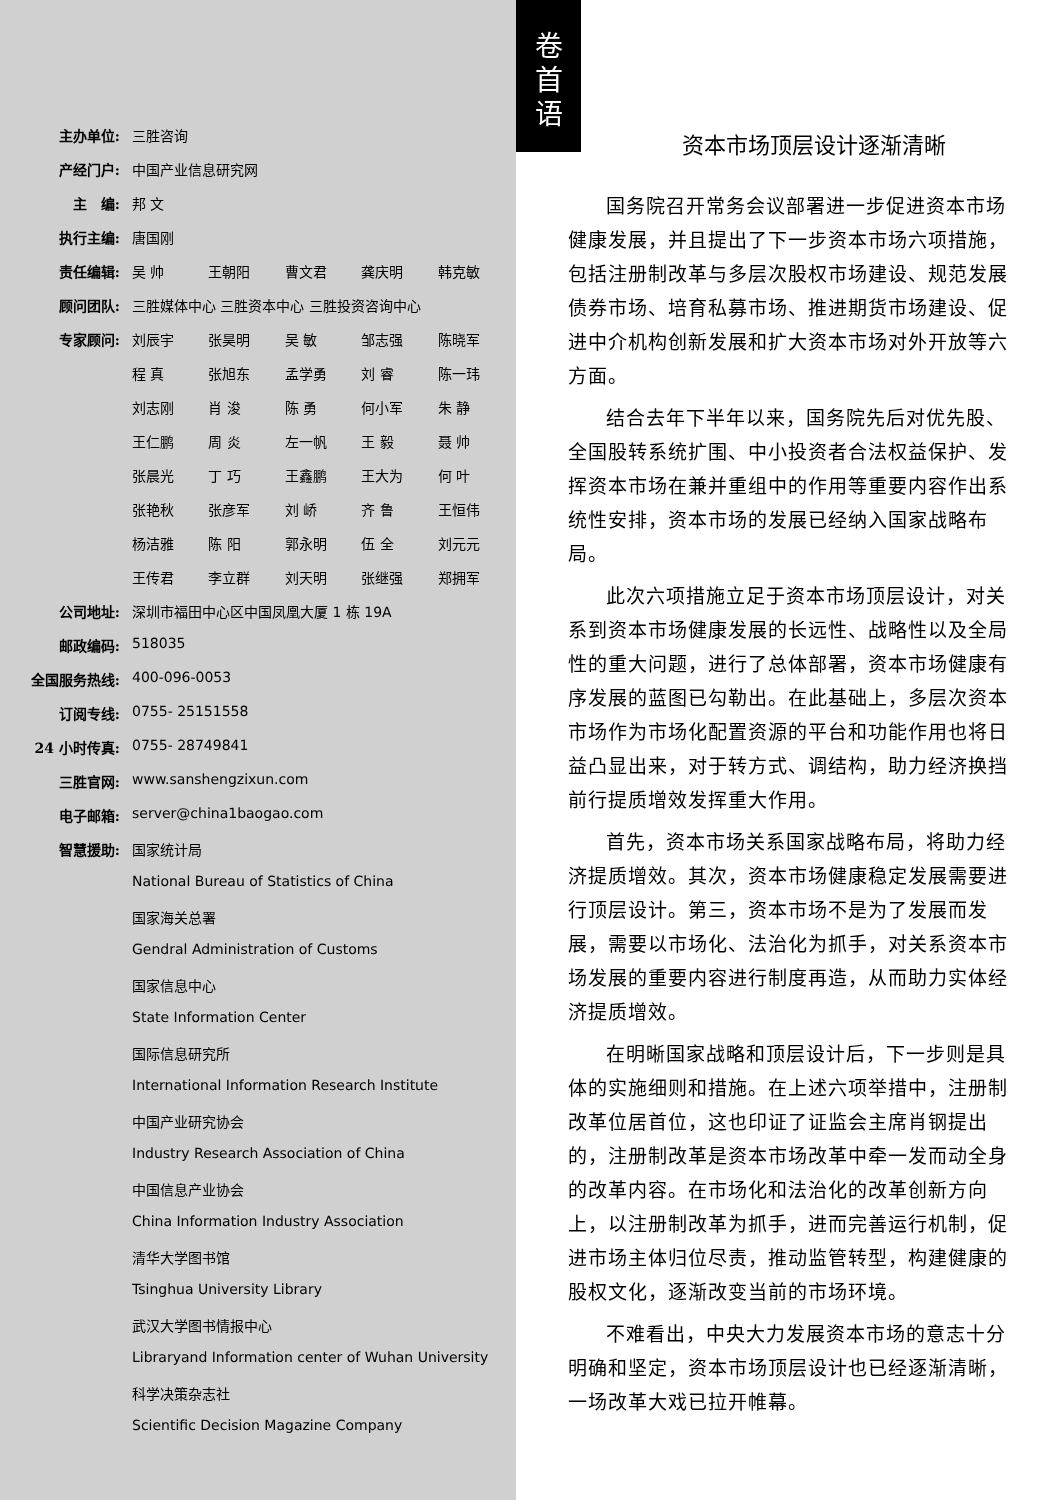| 主办单位: | 三胜咨询 |
| 产经门户: | 中国产业信息研究网 |
| 主 编: | 邦 文 |
| 执行主编: | 唐国刚 |
| 责任编辑: | 吴 帅 王朝阳 曹文君 龚庆明 韩克敏 |
| 顾问团队: | 三胜媒体中心 三胜资本中心 三胜投资咨询中心 |
| 专家顾问: | 刘辰宇 张昊明 吴 敏 邹志强 陈晓军 |
| | 程 真 张旭东 孟学勇 刘 睿 陈一玮 |
| | 刘志刚 肖 浚 陈 勇 何小军 朱 静 |
| | 王仁鹏 周 炎 左一帆 王 毅 聂 帅 |
| | 张晨光 丁 巧 王鑫鹏 王大为 何 叶 |
| | 张艳秋 张彦军 刘 峤 齐 鲁 王恒伟 |
| | 杨洁雅 陈 阳 郭永明 伍 全 刘元元 |
| | 王传君 李立群 刘天明 张继强 郑拥军 |
| 公司地址: | 深圳市福田中心区中国凤凰大厦 1 栋 19A |
| 邮政编码: | 518035 |
| 全国服务热线: | 400-096-0053 |
| 订阅专线: | 0755- 25151558 |
| 24 小时传真: | 0755- 28749841 |
| 三胜官网: | www.sanshengzixun.com |
| 电子邮箱: | server@china1baogao.com |
| 智慧援助: | 国家统计局 |
| | National Bureau of Statistics of China |
| | 国家海关总署 |
| | Gendral Administration of Customs |
| | 国家信息中心 |
| | State Information Center |
| | 国际信息研究所 |
| | International Information Research Institute |
| | 中国产业研究协会 |
| | Industry Research Association of China |
| | 中国信息产业协会 |
| | China Information Industry Association |
| | 清华大学图书馆 |
| | Tsinghua University Library |
| | 武汉大学图书情报中心 |
| | Libraryand Information center of Wuhan University |
| | 科学决策杂志社 |
| | Scientific Decision Magazine Company |
卷
首
语
资本市场顶层设计逐渐清晰
国务院召开常务会议部署进一步促进资本市场健康发展，并且提出了下一步资本市场六项措施，包括注册制改革与多层次股权市场建设、规范发展债券市场、培育私募市场、推进期货市场建设、促进中介机构创新发展和扩大资本市场对外开放等六方面。
结合去年下半年以来，国务院先后对优先股、全国股转系统扩围、中小投资者合法权益保护、发挥资本市场在兼并重组中的作用等重要内容作出系统性安排，资本市场的发展已经纳入国家战略布局。
此次六项措施立足于资本市场顶层设计，对关系到资本市场健康发展的长远性、战略性以及全局性的重大问题，进行了总体部署，资本市场健康有序发展的蓝图已勾勒出。在此基础上，多层次资本市场作为市场化配置资源的平台和功能作用也将日益凸显出来，对于转方式、调结构，助力经济换挡前行提质增效发挥重大作用。
首先，资本市场关系国家战略布局，将助力经济提质增效。其次，资本市场健康稳定发展需要进行顶层设计。第三，资本市场不是为了发展而发展，需要以市场化、法治化为抓手，对关系资本市场发展的重要内容进行制度再造，从而助力实体经济提质增效。
在明晰国家战略和顶层设计后，下一步则是具体的实施细则和措施。在上述六项举措中，注册制改革位居首位，这也印证了证监会主席肖钢提出的，注册制改革是资本市场改革中牵一发而动全身的改革内容。在市场化和法治化的改革创新方向上，以注册制改革为抓手，进而完善运行机制，促进市场主体归位尽责，推动监管转型，构建健康的股权文化，逐渐改变当前的市场环境。
不难看出，中央大力发展资本市场的意志十分明确和坚定，资本市场顶层设计也已经逐渐清晰，一场改革大戏已拉开帷幕。